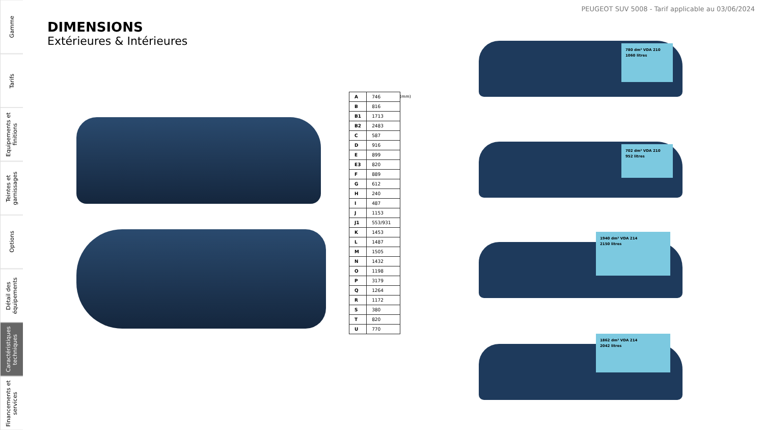Gamme
Tarifs
Equipements et finitions
Teintes et garnissages
Options
Détail des équipements
Caractéristiques techniques
Financements et services
PEUGEOT SUV 5008 - Tarif applicable au 03/06/2024
DIMENSIONS
Extérieures & Intérieures
| A | 746 |
| B | 816 |
| B1 | 1713 |
| B2 | 2483 |
| C | 587 |
| D | 916 |
| E | 899 |
| E3 | 820 |
| F | 889 |
| G | 612 |
| H | 240 |
| I | 487 |
| J | 1153 |
| J1 | 553/931 |
| K | 1453 |
| L | 1487 |
| M | 1505 |
| N | 1432 |
| O | 1198 |
| P | 3179 |
| Q | 1264 |
| R | 1172 |
| S | 380 |
| T | 820 |
| U | 770 |
(mm)
780 dm³ VDA 210
1060 litres
702 dm³ VDA 210
952 litres
1940 dm³ VDA 214
2150 litres
1862 dm³ VDA 214
2042 litres